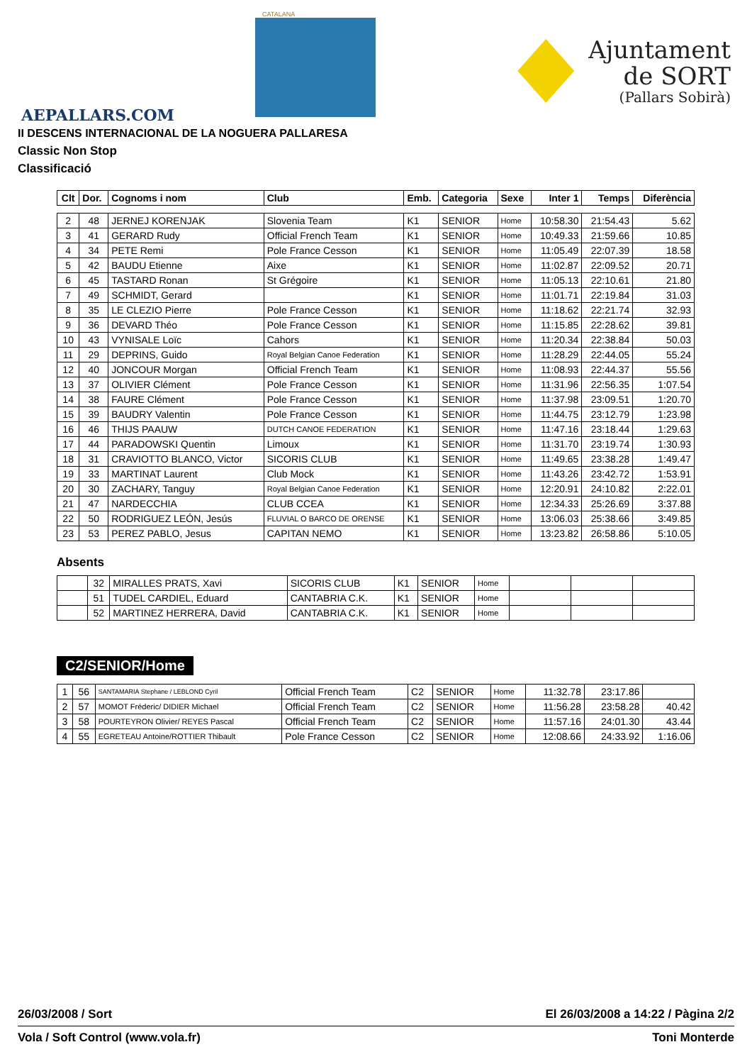AEPALLARS.COM
CATALANA
Ajuntament
de SORT
(Pallars Sobirà)
II DESCENS INTERNACIONAL DE LA NOGUERA PALLARESA
Classic Non Stop
Classificació
| Clt | Dor. | Cognoms i nom | Club | Emb. | Categoria | Sexe | Inter 1 | Temps | Diferència |
| --- | --- | --- | --- | --- | --- | --- | --- | --- | --- |
| 2 | 48 | JERNEJ KORENJAK | Slovenia Team | K1 | SENIOR | Home | 10:58.30 | 21:54.43 | 5.62 |
| 3 | 41 | GERARD Rudy | Official French Team | K1 | SENIOR | Home | 10:49.33 | 21:59.66 | 10.85 |
| 4 | 34 | PETE Remi | Pole France Cesson | K1 | SENIOR | Home | 11:05.49 | 22:07.39 | 18.58 |
| 5 | 42 | BAUDU Etienne | Aixe | K1 | SENIOR | Home | 11:02.87 | 22:09.52 | 20.71 |
| 6 | 45 | TASTARD Ronan | St Grégoire | K1 | SENIOR | Home | 11:05.13 | 22:10.61 | 21.80 |
| 7 | 49 | SCHMIDT, Gerard | | K1 | SENIOR | Home | 11:01.71 | 22:19.84 | 31.03 |
| 8 | 35 | LE CLEZIO Pierre | Pole France Cesson | K1 | SENIOR | Home | 11:18.62 | 22:21.74 | 32.93 |
| 9 | 36 | DEVARD Théo | Pole France Cesson | K1 | SENIOR | Home | 11:15.85 | 22:28.62 | 39.81 |
| 10 | 43 | VYNISALE Loïc | Cahors | K1 | SENIOR | Home | 11:20.34 | 22:38.84 | 50.03 |
| 11 | 29 | DEPRINS, Guido | Royal Belgian Canoe Federation | K1 | SENIOR | Home | 11:28.29 | 22:44.05 | 55.24 |
| 12 | 40 | JONCOUR Morgan | Official French Team | K1 | SENIOR | Home | 11:08.93 | 22:44.37 | 55.56 |
| 13 | 37 | OLIVIER Clément | Pole France Cesson | K1 | SENIOR | Home | 11:31.96 | 22:56.35 | 1:07.54 |
| 14 | 38 | FAURE Clément | Pole France Cesson | K1 | SENIOR | Home | 11:37.98 | 23:09.51 | 1:20.70 |
| 15 | 39 | BAUDRY Valentin | Pole France Cesson | K1 | SENIOR | Home | 11:44.75 | 23:12.79 | 1:23.98 |
| 16 | 46 | THIJS PAAUW | DUTCH CANOE FEDERATION | K1 | SENIOR | Home | 11:47.16 | 23:18.44 | 1:29.63 |
| 17 | 44 | PARADOWSKI Quentin | Limoux | K1 | SENIOR | Home | 11:31.70 | 23:19.74 | 1:30.93 |
| 18 | 31 | CRAVIOTTO BLANCO, Victor | SICORIS CLUB | K1 | SENIOR | Home | 11:49.65 | 23:38.28 | 1:49.47 |
| 19 | 33 | MARTINAT Laurent | Club Mock | K1 | SENIOR | Home | 11:43.26 | 23:42.72 | 1:53.91 |
| 20 | 30 | ZACHARY, Tanguy | Royal Belgian Canoe Federation | K1 | SENIOR | Home | 12:20.91 | 24:10.82 | 2:22.01 |
| 21 | 47 | NARDECCHIA | CLUB CCEA | K1 | SENIOR | Home | 12:34.33 | 25:26.69 | 3:37.88 |
| 22 | 50 | RODRIGUEZ LEÓN, Jesús | FLUVIAL O BARCO DE ORENSE | K1 | SENIOR | Home | 13:06.03 | 25:38.66 | 3:49.85 |
| 23 | 53 | PEREZ PABLO, Jesus | CAPITAN NEMO | K1 | SENIOR | Home | 13:23.82 | 26:58.86 | 5:10.05 |
Absents
| | 32 | MIRALLES PRATS, Xavi | SICORIS CLUB | K1 | SENIOR | Home | | | |
| | 51 | TUDEL CARDIEL, Eduard | CANTABRIA C.K. | K1 | SENIOR | Home | | | |
| | 52 | MARTINEZ HERRERA, David | CANTABRIA C.K. | K1 | SENIOR | Home | | | |
C2/SENIOR/Home
| 1 | 56 | SANTAMARIA Stephane / LEBLOND Cyril | Official French Team | C2 | SENIOR | Home | 11:32.78 | 23:17.86 | |
| 2 | 57 | MOMOT Fréderic/ DIDIER Michael | Official French Team | C2 | SENIOR | Home | 11:56.28 | 23:58.28 | 40.42 |
| 3 | 58 | POURTEYRON Olivier/ REYES Pascal | Official French Team | C2 | SENIOR | Home | 11:57.16 | 24:01.30 | 43.44 |
| 4 | 55 | EGRETEAU Antoine/ROTTIER Thibault | Pole France Cesson | C2 | SENIOR | Home | 12:08.66 | 24:33.92 | 1:16.06 |
26/03/2008 / Sort El 26/03/2008 a 14:22 / Pàgina 2/2
Vola / Soft Control (www.vola.fr) Toni Monterde